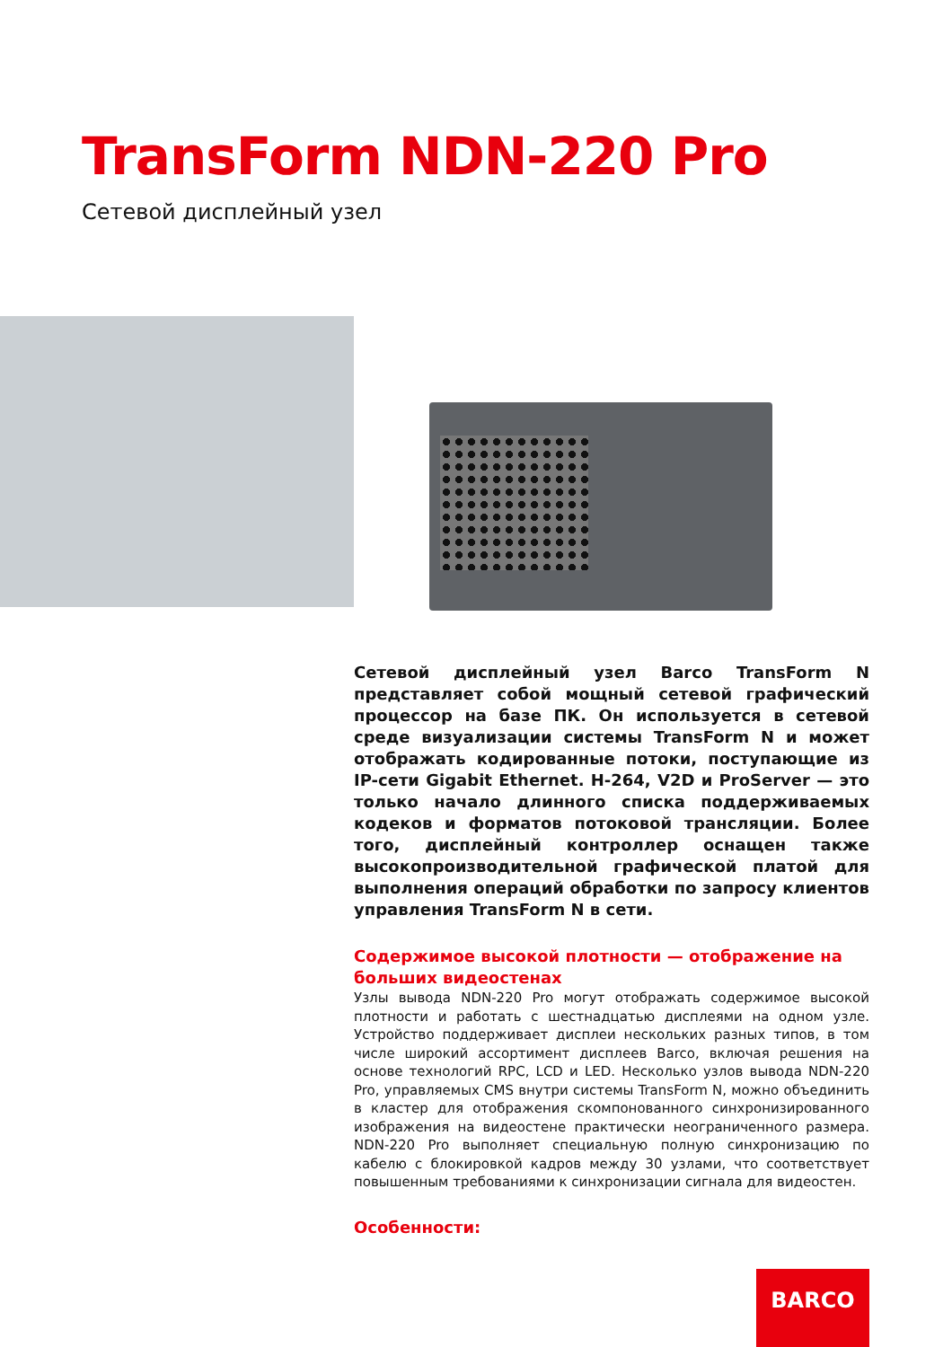TransForm NDN-220 Pro
Сетевой дисплейный узел
Сетевой дисплейный узел Barco TransForm N представляет собой мощный сетевой графический процессор на базе ПК. Он используется в сетевой среде визуализации системы TransForm N и может отображать кодированные потоки, поступающие из IP-сети Gigabit Ethernet. H-264, V2D и ProServer — это только начало длинного списка поддерживаемых кодеков и форматов потоковой трансляции. Более того, дисплейный контроллер оснащен также высокопроизводительной графической платой для выполнения операций обработки по запросу клиентов управления TransForm N в сети.
Содержимое высокой плотности — отображение на больших видеостенах
Узлы вывода NDN-220 Pro могут отображать содержимое высокой плотности и работать с шестнадцатью дисплеями на одном узле. Устройство поддерживает дисплеи нескольких разных типов, в том числе широкий ассортимент дисплеев Barco, включая решения на основе технологий RPC, LCD и LED. Несколько узлов вывода NDN-220 Pro, управляемых CMS внутри системы TransForm N, можно объединить в кластер для отображения скомпонованного синхронизированного изображения на видеостене практически неограниченного размера. NDN-220 Pro выполняет специальную полную синхронизацию по кабелю с блокировкой кадров между 30 узлами, что соответствует повышенным требованиями к синхронизации сигнала для видеостен.
Особенности:
BARCO